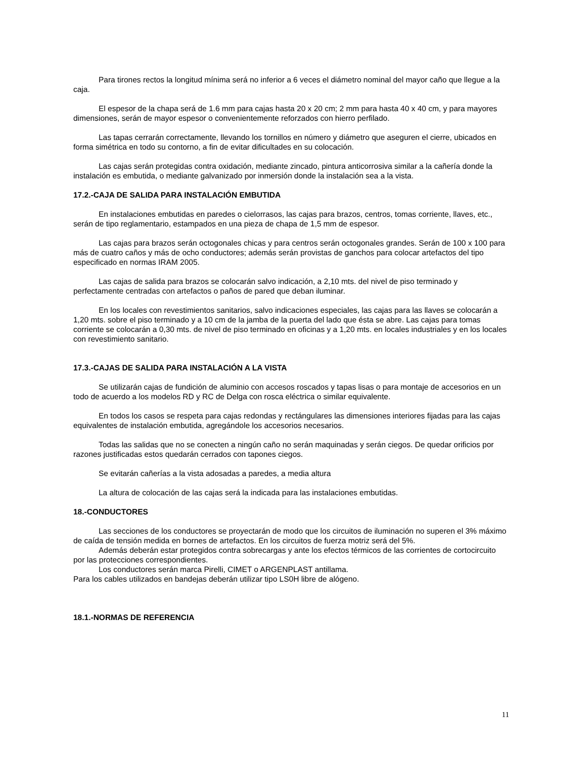Para tirones rectos la longitud mínima será no inferior a 6 veces el diámetro nominal del mayor caño que llegue a la caja.
El espesor de la chapa será de 1.6 mm para cajas hasta 20 x 20 cm; 2 mm para hasta 40 x 40 cm, y para mayores dimensiones, serán de mayor espesor o convenientemente reforzados con hierro perfilado.
Las tapas cerrarán correctamente, llevando los tornillos en número y diámetro que aseguren el cierre, ubicados en forma simétrica en todo su contorno, a fin de evitar dificultades en su colocación.
Las cajas serán protegidas contra oxidación, mediante zincado, pintura anticorrosiva similar a la cañería donde la instalación es embutida, o mediante galvanizado por inmersión donde la instalación sea a la vista.
17.2.-CAJA DE SALIDA PARA INSTALACIÓN EMBUTIDA
En instalaciones embutidas en paredes o cielorrasos, las cajas para brazos, centros, tomas corriente, llaves, etc., serán de tipo reglamentario, estampados en una pieza de chapa de 1,5 mm de espesor.
Las cajas para brazos serán octogonales chicas y para centros serán octogonales grandes. Serán de 100 x 100 para más de cuatro caños y más de ocho conductores; además serán provistas de ganchos para colocar artefactos del tipo especificado en normas IRAM 2005.
Las cajas de salida para brazos se colocarán salvo indicación, a 2,10 mts. del nivel de piso terminado y perfectamente centradas con artefactos o paños de pared que deban iluminar.
En los locales con revestimientos sanitarios, salvo indicaciones especiales, las cajas para las llaves se colocarán a 1,20 mts. sobre el piso terminado y a 10 cm de la jamba de la puerta del lado que ésta se abre. Las cajas para tomas corriente se colocarán a 0,30 mts. de nivel de piso terminado en oficinas y a 1,20 mts. en locales industriales y en los locales con revestimiento sanitario.
17.3.-CAJAS DE SALIDA PARA INSTALACIÓN A LA VISTA
Se utilizarán cajas de fundición de aluminio con accesos roscados y tapas lisas o para montaje de accesorios en un todo de acuerdo a los modelos RD y RC de Delga con rosca eléctrica o similar equivalente.
En todos los casos se respeta para cajas redondas y rectángulares las dimensiones interiores fijadas para las cajas equivalentes de instalación embutida, agregándole los accesorios necesarios.
Todas las salidas que no se conecten a ningún caño no serán maquinadas y serán ciegos. De quedar orificios por razones justificadas estos quedarán cerrados con tapones ciegos.
Se evitarán cañerías a la vista adosadas a paredes, a media altura
La altura de colocación de las cajas será la indicada para las instalaciones embutidas.
18.-CONDUCTORES
Las secciones de los conductores se proyectarán de modo que los circuitos de iluminación no superen el 3% máximo de caída de tensión medida en bornes de artefactos. En los circuitos de fuerza motriz será del 5%.
Además deberán estar protegidos contra sobrecargas y ante los efectos térmicos de las corrientes de cortocircuito por las protecciones correspondientes.
Los conductores serán marca Pirelli, CIMET o ARGENPLAST antillama.
Para los cables utilizados en bandejas deberán utilizar tipo LS0H libre de alógeno.
18.1.-NORMAS DE REFERENCIA
11